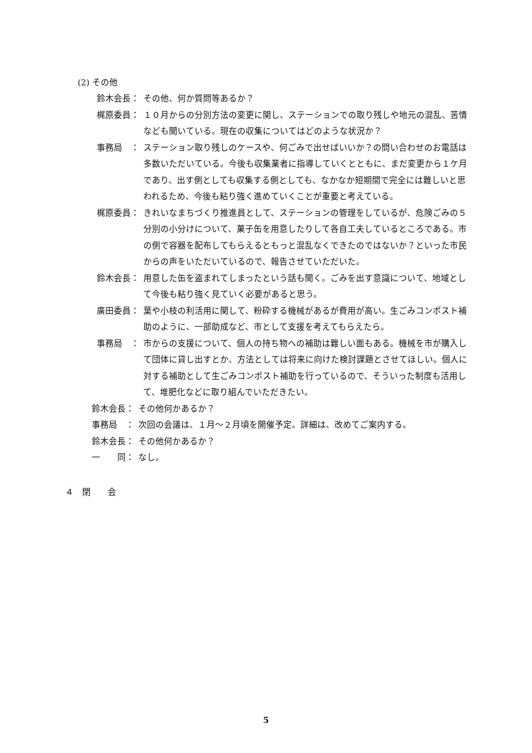(2) その他
鈴木会長： その他、何か質問等あるか？
梶原委員： １０月からの分別方法の変更に関し、ステーションでの取り残しや地元の混乱、苦情なども聞いている。現在の収集についてはどのような状況か？
事務局　： ステーション取り残しのケースや、何ごみで出せばいいか？の問い合わせのお電話は多数いただいている。今後も収集業者に指導していくとともに、まだ変更から１ケ月であり、出す側としても収集する側としても、なかなか短期間で完全には難しいと思われるため、今後も粘り強く進めていくことが重要と考えている。
梶原委員： きれいなまちづくり推進員として、ステーションの管理をしているが、危険ごみの５分別の小分けについて、菓子缶を用意したりして各自工夫しているところである。市の側で容器を配布してもらえるともっと混乱なくできたのではないか？といった市民からの声をいただいているので、報告させていただいた。
鈴木会長： 用意した缶を盗まれてしまったという話も聞く。ごみを出す意識について、地域として今後も粘り強く見ていく必要があると思う。
廣田委員： 葉や小枝の利活用に関して、粉砕する機械があるが費用が高い。生ごみコンポスト補助のように、一部助成など、市として支援を考えてもらえたら。
事務局　： 市からの支援について、個人の持ち物への補助は難しい面もある。機械を市が購入して団体に貸し出すとか、方法としては将来に向けた検討課題とさせてほしい。個人に対する補助として生ごみコンポスト補助を行っているので、そういった制度も活用して、堆肥化などに取り組んでいただきたい。
鈴木会長： その他何かあるか？
事務局　： 次回の会議は、１月～２月頃を開催予定。詳細は、改めてご案内する。
鈴木会長： その他何かあるか？
一　　同： なし。
４　閉　　会
5